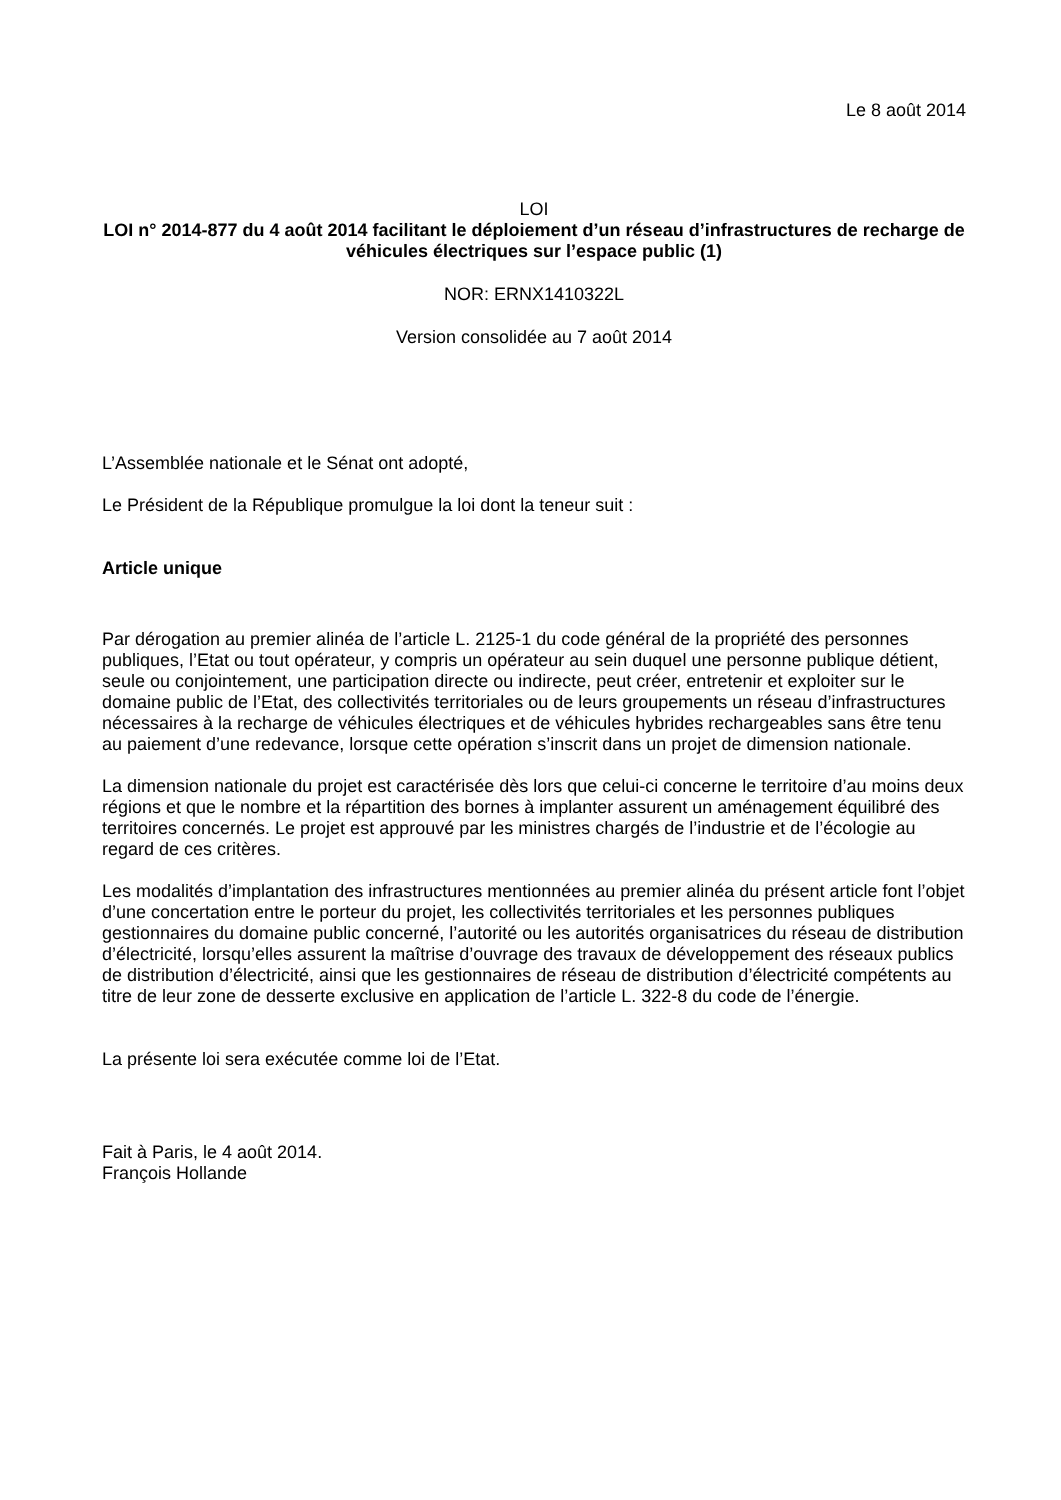Le 8 août 2014
LOI
LOI n° 2014-877 du 4 août 2014 facilitant le déploiement d’un réseau d’infrastructures de recharge de véhicules électriques sur l’espace public (1)
NOR: ERNX1410322L
Version consolidée au 7 août 2014
L’Assemblée nationale et le Sénat ont adopté,
Le Président de la République promulgue la loi dont la teneur suit :
Article unique
Par dérogation au premier alinéa de l’article L. 2125-1 du code général de la propriété des personnes publiques, l’Etat ou tout opérateur, y compris un opérateur au sein duquel une personne publique détient, seule ou conjointement, une participation directe ou indirecte, peut créer, entretenir et exploiter sur le domaine public de l’Etat, des collectivités territoriales ou de leurs groupements un réseau d’infrastructures nécessaires à la recharge de véhicules électriques et de véhicules hybrides rechargeables sans être tenu au paiement d’une redevance, lorsque cette opération s’inscrit dans un projet de dimension nationale.
La dimension nationale du projet est caractérisée dès lors que celui-ci concerne le territoire d’au moins deux régions et que le nombre et la répartition des bornes à implanter assurent un aménagement équilibré des territoires concernés. Le projet est approuvé par les ministres chargés de l’industrie et de l’écologie au regard de ces critères.
Les modalités d’implantation des infrastructures mentionnées au premier alinéa du présent article font l’objet d’une concertation entre le porteur du projet, les collectivités territoriales et les personnes publiques gestionnaires du domaine public concerné, l’autorité ou les autorités organisatrices du réseau de distribution d’électricité, lorsqu’elles assurent la maîtrise d’ouvrage des travaux de développement des réseaux publics de distribution d’électricité, ainsi que les gestionnaires de réseau de distribution d’électricité compétents au titre de leur zone de desserte exclusive en application de l’article L. 322-8 du code de l’énergie.
La présente loi sera exécutée comme loi de l’Etat.
Fait à Paris, le 4 août 2014.
François Hollande